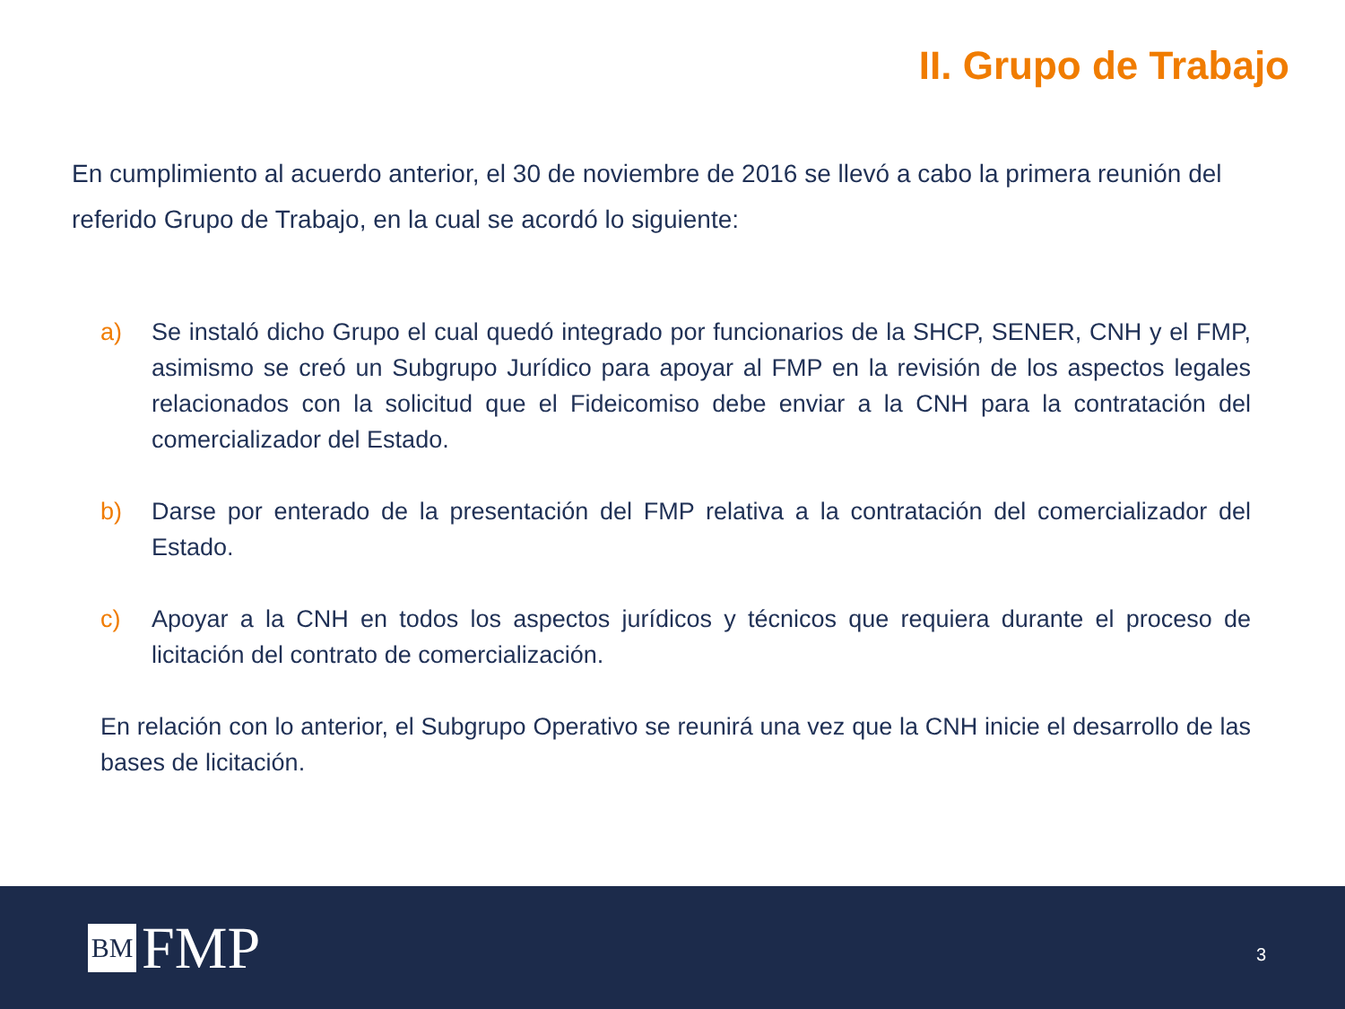II. Grupo de Trabajo
En cumplimiento al acuerdo anterior, el 30 de noviembre de 2016 se llevó a cabo la primera reunión del referido Grupo de Trabajo, en la cual se acordó lo siguiente:
a) Se instaló dicho Grupo el cual quedó integrado por funcionarios de la SHCP, SENER, CNH y el FMP, asimismo se creó un Subgrupo Jurídico para apoyar al FMP en la revisión de los aspectos legales relacionados con la solicitud que el Fideicomiso debe enviar a la CNH para la contratación del comercializador del Estado.
b) Darse por enterado de la presentación del FMP relativa a la contratación del comercializador del Estado.
c) Apoyar a la CNH en todos los aspectos jurídicos y técnicos que requiera durante el proceso de licitación del contrato de comercialización.
En relación con lo anterior, el Subgrupo Operativo se reunirá una vez que la CNH inicie el desarrollo de las bases de licitación.
BM FMP
3